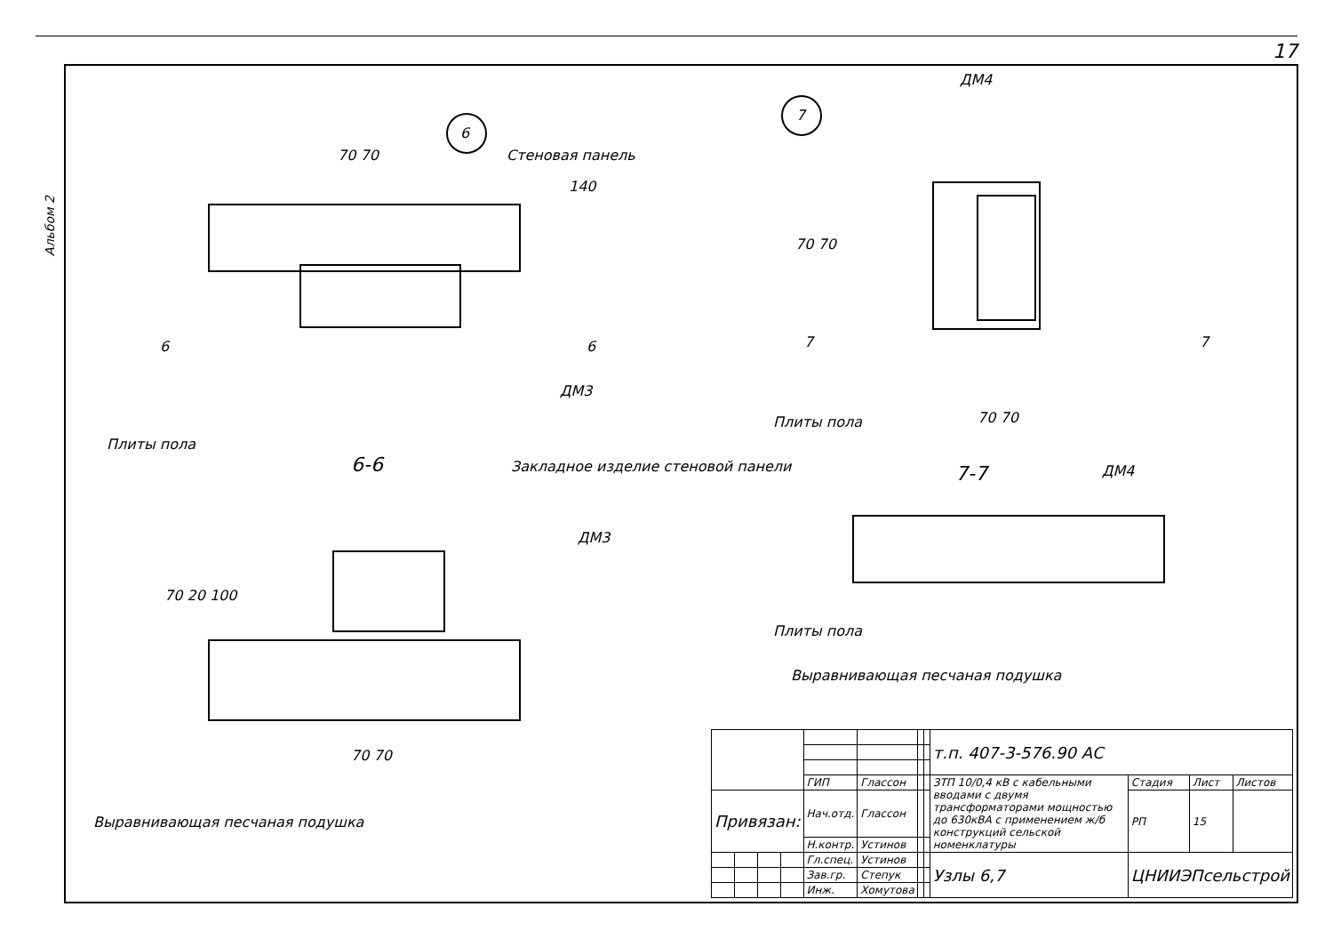17
Альбом 2
6
7
Стеновая панель
70 70
140
6 6
ДМ3
Плиты пола
6-6
Закладное изделие стеновой панели
ДМ3
70 20 100
70 70
Выравнивающая песчаная подушка
ДМ4
70 70
7 7
Плиты пола 70 70
7-7 ДМ4
Плиты пола
Выравнивающая песчаная подушка
| | | | | | | | | т.п. 407-3-576.90 АС | | | |
| | | | | ГИП | Глассон | | | ЗТП 10/0,4 кВ с кабельными вводами с двумя трансформаторами мощностью до 630кВА с применением ж/б конструкций сельской номенклатуры | Стадия | Лист | Листов |
| Привязан: | | | | Нач.отд. | Глассон | | | | РП | 15 | |
| | | | | Н.контр. | Устинов | | | | | | |
| | | | | Гл.спец. | Устинов | | | Узлы 6,7 | ЦНИИЭПсельстрой | | |
| | | | | Зав.гр. | Степук | | | | | | |
| | | | | Инж. | Хомутова | | | | | | |